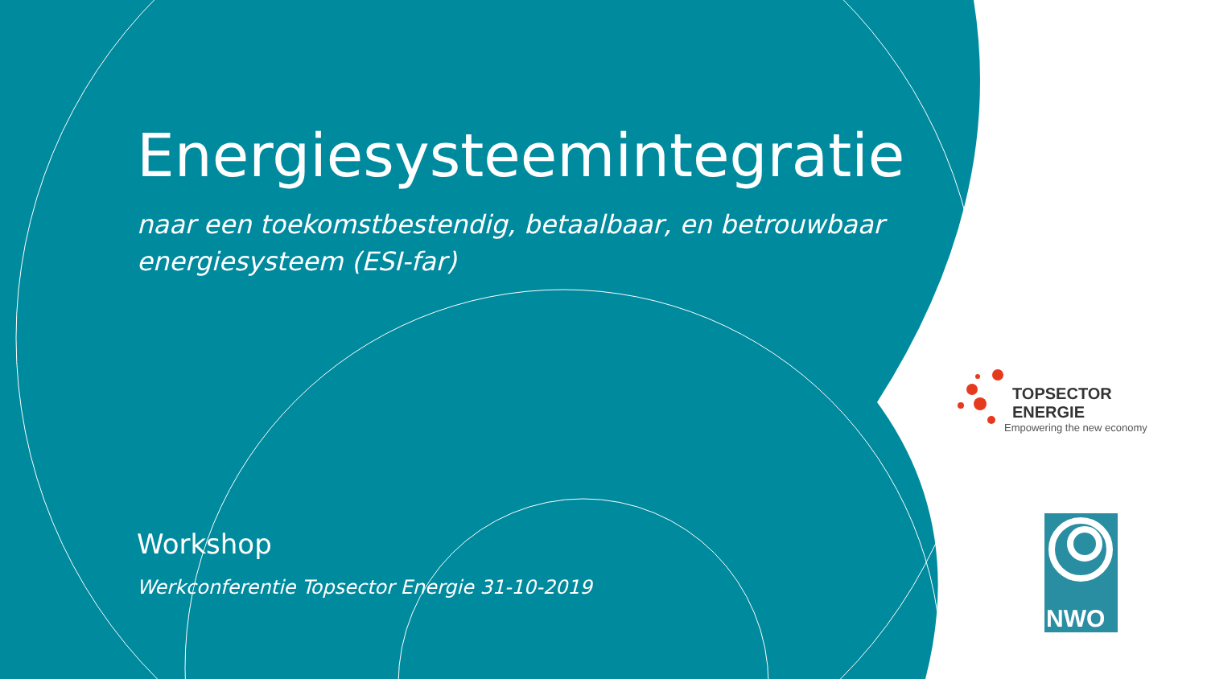Energiesysteemintegratie
naar een toekomstbestendig, betaalbaar, en betrouwbaar energiesysteem (ESI-far)
Workshop
Werkconferentie Topsector Energie 31-10-2019
TOPSECTOR ENERGIE
Empowering the new economy
NWO